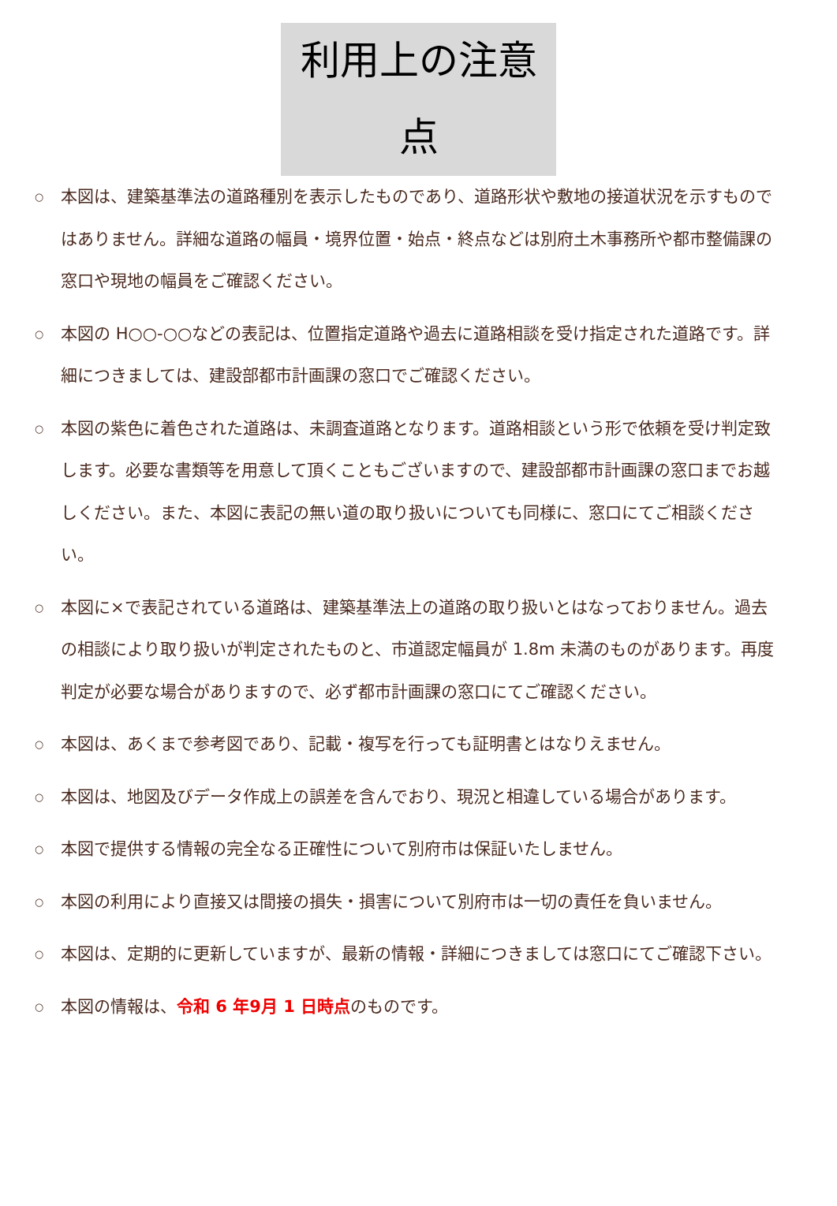利用上の注意点
○ 本図は、建築基準法の道路種別を表示したものであり、道路形状や敷地の接道状況を示すものではありません。詳細な道路の幅員・境界位置・始点・終点などは別府土木事務所や都市整備課の窓口や現地の幅員をご確認ください。
○ 本図の H○○-○○などの表記は、位置指定道路や過去に道路相談を受け指定された道路です。詳細につきましては、建設部都市計画課の窓口でご確認ください。
○ 本図の紫色に着色された道路は、未調査道路となります。道路相談という形で依頼を受け判定致します。必要な書類等を用意して頂くこともございますので、建設部都市計画課の窓口までお越しください。また、本図に表記の無い道の取り扱いについても同様に、窓口にてご相談ください。
○ 本図に×で表記されている道路は、建築基準法上の道路の取り扱いとはなっておりません。過去の相談により取り扱いが判定されたものと、市道認定幅員が 1.8m 未満のものがあります。再度判定が必要な場合がありますので、必ず都市計画課の窓口にてご確認ください。
○ 本図は、あくまで参考図であり、記載・複写を行っても証明書とはなりえません。
○ 本図は、地図及びデータ作成上の誤差を含んでおり、現況と相違している場合があります。
○ 本図で提供する情報の完全なる正確性について別府市は保証いたしません。
○ 本図の利用により直接又は間接の損失・損害について別府市は一切の責任を負いません。
○ 本図は、定期的に更新していますが、最新の情報・詳細につきましては窓口にてご確認下さい。
○ 本図の情報は、令和 6 年9月 1 日時点のものです。